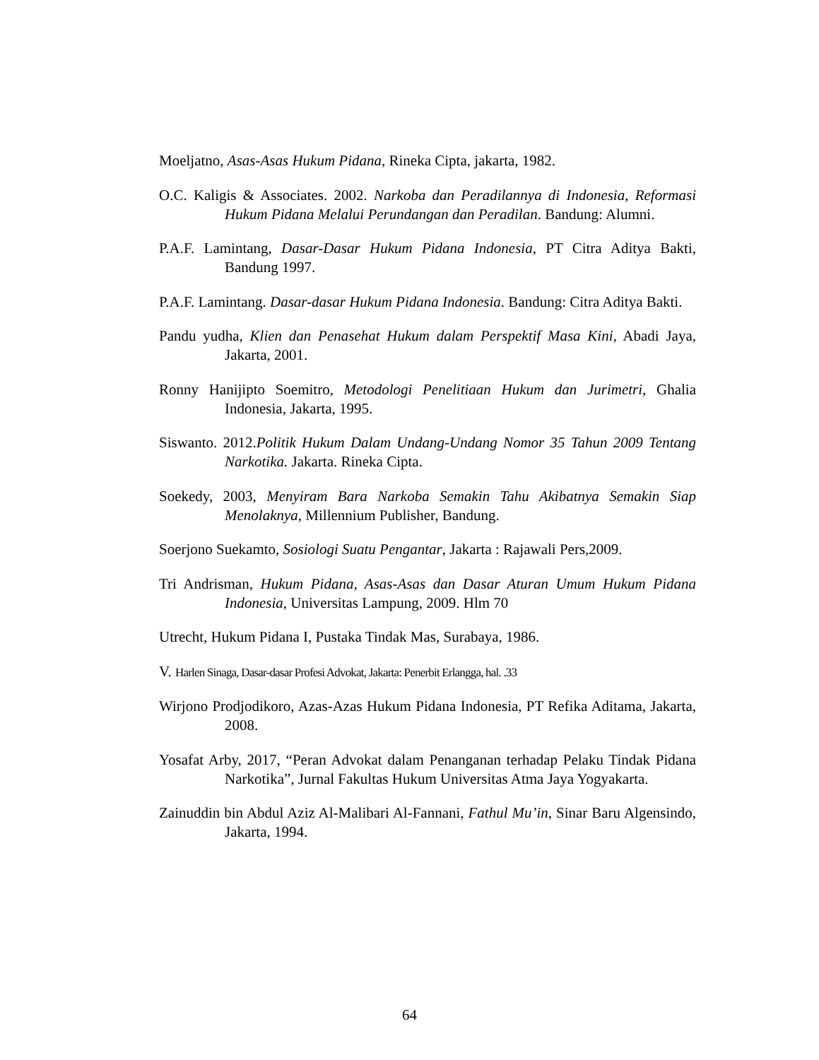Moeljatno, Asas-Asas Hukum Pidana, Rineka Cipta, jakarta, 1982.
O.C. Kaligis & Associates. 2002. Narkoba dan Peradilannya di Indonesia, Reformasi Hukum Pidana Melalui Perundangan dan Peradilan. Bandung: Alumni.
P.A.F. Lamintang, Dasar-Dasar Hukum Pidana Indonesia, PT Citra Aditya Bakti, Bandung 1997.
P.A.F. Lamintang. Dasar-dasar Hukum Pidana Indonesia. Bandung: Citra Aditya Bakti.
Pandu yudha, Klien dan Penasehat Hukum dalam Perspektif Masa Kini, Abadi Jaya, Jakarta, 2001.
Ronny Hanijipto Soemitro, Metodologi Penelitiaan Hukum dan Jurimetri, Ghalia Indonesia, Jakarta, 1995.
Siswanto. 2012.Politik Hukum Dalam Undang-Undang Nomor 35 Tahun 2009 Tentang Narkotika. Jakarta. Rineka Cipta.
Soekedy, 2003, Menyiram Bara Narkoba Semakin Tahu Akibatnya Semakin Siap Menolaknya, Millennium Publisher, Bandung.
Soerjono Suekamto, Sosiologi Suatu Pengantar, Jakarta : Rajawali Pers,2009.
Tri Andrisman, Hukum Pidana, Asas-Asas dan Dasar Aturan Umum Hukum Pidana Indonesia, Universitas Lampung, 2009. Hlm 70
Utrecht, Hukum Pidana I, Pustaka Tindak Mas, Surabaya, 1986.
V. Harlen Sinaga, Dasar-dasar Profesi Advokat, Jakarta: Penerbit Erlangga, hal. .33
Wirjono Prodjodikoro, Azas-Azas Hukum Pidana Indonesia, PT Refika Aditama, Jakarta, 2008.
Yosafat Arby, 2017, “Peran Advokat dalam Penanganan terhadap Pelaku Tindak Pidana Narkotika”, Jurnal Fakultas Hukum Universitas Atma Jaya Yogyakarta.
Zainuddin bin Abdul Aziz Al-Malibari Al-Fannani, Fathul Mu’in, Sinar Baru Algensindo, Jakarta, 1994.
64